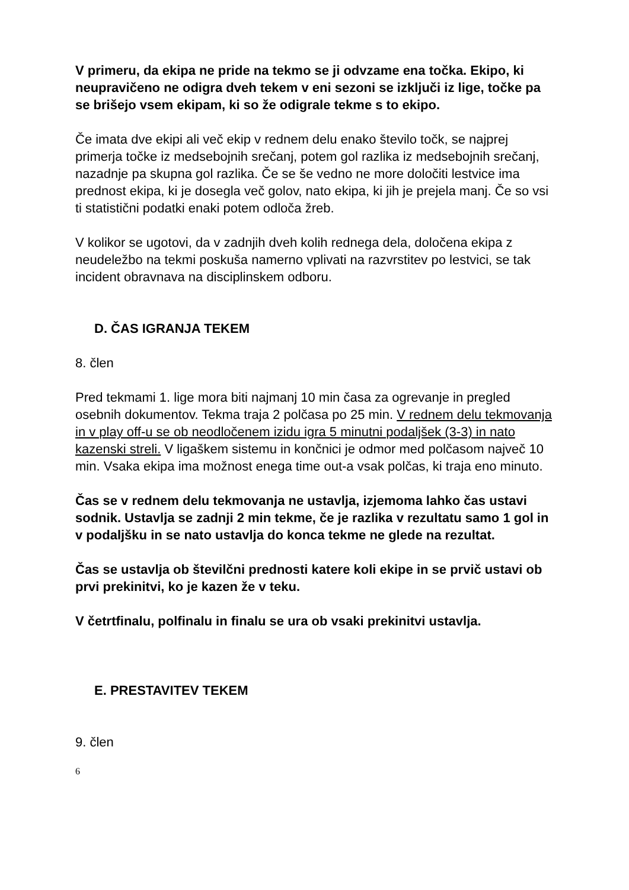V primeru, da ekipa ne pride na tekmo se ji odvzame ena točka. Ekipo, ki neupravičeno ne odigra dveh tekem v eni sezoni se izključi iz lige, točke pa se brišejo vsem ekipam, ki so že odigrale tekme s to ekipo.
Če imata dve ekipi ali več ekip v rednem delu enako število točk, se najprej primerja točke iz medsebojnih srečanj, potem gol razlika iz medsebojnih srečanj, nazadnje pa skupna gol razlika. Če se še vedno ne more določiti lestvice ima prednost ekipa, ki je dosegla več golov, nato ekipa, ki jih je prejela manj. Če so vsi ti statistični podatki enaki potem odloča žreb.
V kolikor se ugotovi, da v zadnjih dveh kolih rednega dela, določena ekipa z neudeležbo na tekmi poskuša namerno vplivati na razvrstitev po lestvici, se tak incident obravnava na disciplinskem odboru.
D. ČAS IGRANJA TEKEM
8. člen
Pred tekmami 1. lige mora biti najmanj 10 min časa za ogrevanje in pregled osebnih dokumentov. Tekma traja 2 polčasa po 25 min. V rednem delu tekmovanja in v play off-u se ob neodločenem izidu igra 5 minutni podaljšek (3-3) in nato kazenski streli. V ligaškem sistemu in končnici je odmor med polčasom največ 10 min. Vsaka ekipa ima možnost enega time out-a vsak polčas, ki traja eno minuto.
Čas se v rednem delu tekmovanja ne ustavlja, izjemoma lahko čas ustavi sodnik. Ustavlja se zadnji 2 min tekme, če je razlika v rezultatu samo 1 gol in v podaljšku in se nato ustavlja do konca tekme ne glede na rezultat.
Čas se ustavlja ob številčni prednosti katere koli ekipe in se prvič ustavi ob prvi prekinitvi, ko je kazen že v teku.
V četrtfinalu, polfinalu in finalu se ura ob vsaki prekinitvi ustavlja.
E. PRESTAVITEV TEKEM
9. člen
6